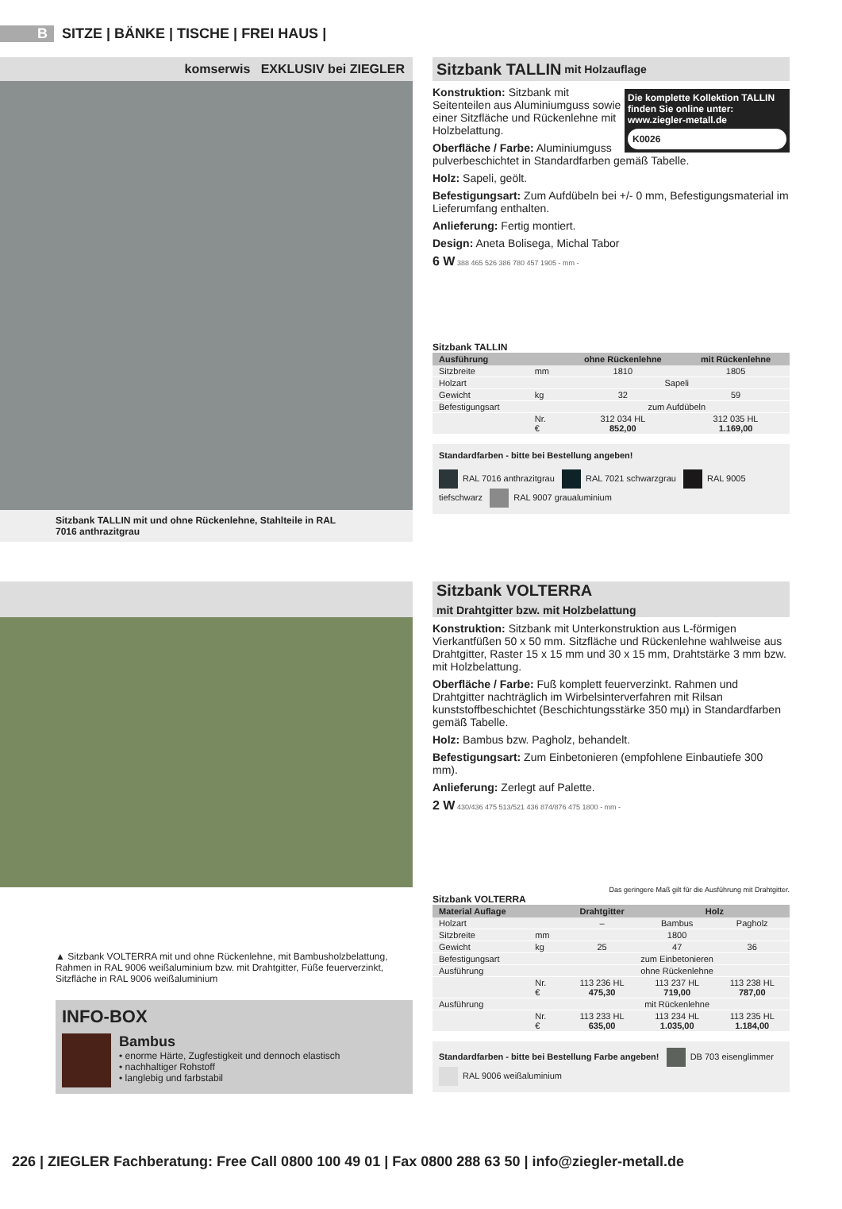B SITZE | BÄNKE | TISCHE | FREI HAUS |
komserwis EXKLUSIV bei ZIEGLER
Sitzbank TALLIN mit und ohne Rückenlehne, Stahlteile in RAL 7016 anthrazitgrau
Sitzbank TALLIN mit Holzauflage
Die komplette Kollektion TALLIN finden Sie online unter: www.ziegler-metall.de
K0026
Konstruktion: Sitzbank mit Seitenteilen aus Aluminiumguss sowie einer Sitzfläche und Rückenlehne mit Holzbelattung.
Oberfläche / Farbe: Aluminiumguss pulverbeschichtet in Standardfarben gemäß Tabelle.
Holz: Sapeli, geölt.
Befestigungsart: Zum Aufdübeln bei +/- 0 mm, Befestigungsmaterial im Lieferumfang enthalten.
Anlieferung: Fertig montiert.
Design: Aneta Bolisega, Michal Tabor
6 W 388 465 526 386 780 457 1905 - mm -
Sitzbank TALLIN
| Ausführung | | ohne Rückenlehne | mit Rückenlehne |
| --- | --- | --- | --- |
| Sitzbreite | mm | 1810 | 1805 |
| Holzart | | Sapeli | |
| Gewicht | kg | 32 | 59 |
| Befestigungsart | | zum Aufdübeln | |
| | Nr. € | 312 034 HL 852,00 | 312 035 HL 1.169,00 |
Standardfarben - bitte bei Bestellung angeben!
RAL 7016 anthrazitgrau RAL 7021 schwarzgrau RAL 9005 tiefschwarz RAL 9007 graualuminium
▲ Sitzbank VOLTERRA mit und ohne Rückenlehne, mit Bambusholzbelattung, Rahmen in RAL 9006 weißaluminium bzw. mit Drahtgitter, Füße feuerverzinkt, Sitzfläche in RAL 9006 weißaluminium
INFO-BOX
Bambus
• enorme Härte, Zugfestigkeit und dennoch elastisch
• nachhaltiger Rohstoff
• langlebig und farbstabil
Sitzbank VOLTERRA
mit Drahtgitter bzw. mit Holzbelattung
Konstruktion: Sitzbank mit Unterkonstruktion aus L-förmigen Vierkantfüßen 50 x 50 mm. Sitzfläche und Rückenlehne wahlweise aus Drahtgitter, Raster 15 x 15 mm und 30 x 15 mm, Drahtstärke 3 mm bzw. mit Holzbelattung.
Oberfläche / Farbe: Fuß komplett feuerverzinkt. Rahmen und Drahtgitter nachträglich im Wirbelsinterverfahren mit Rilsan kunststoffbeschichtet (Beschichtungsstärke 350 mµ) in Standardfarben gemäß Tabelle.
Holz: Bambus bzw. Pagholz, behandelt.
Befestigungsart: Zum Einbetonieren (empfohlene Einbautiefe 300 mm).
Anlieferung: Zerlegt auf Palette.
2 W 430/436 475 513/521 436 874/876 475 1800 - mm -
Das geringere Maß gilt für die Ausführung mit Drahtgitter.
Sitzbank VOLTERRA
| Material Auflage | | Drahtgitter | Holz | |
| --- | --- | --- | --- | --- |
| Holzart | | – | Bambus | Pagholz |
| Sitzbreite | mm | 1800 | | |
| Gewicht | kg | 25 | 47 | 36 |
| Befestigungsart | | zum Einbetonieren | | |
| Ausführung | | ohne Rückenlehne | | |
| | Nr. € | 113 236 HL 475,30 | 113 237 HL 719,00 | 113 238 HL 787,00 |
| Ausführung | | mit Rückenlehne | | |
| | Nr. € | 113 233 HL 635,00 | 113 234 HL 1.035,00 | 113 235 HL 1.184,00 |
Standardfarben - bitte bei Bestellung Farbe angeben! DB 703 eisenglimmer RAL 9006 weißaluminium
226 | ZIEGLER Fachberatung: Free Call 0800 100 49 01 | Fax 0800 288 63 50 | info@ziegler-metall.de